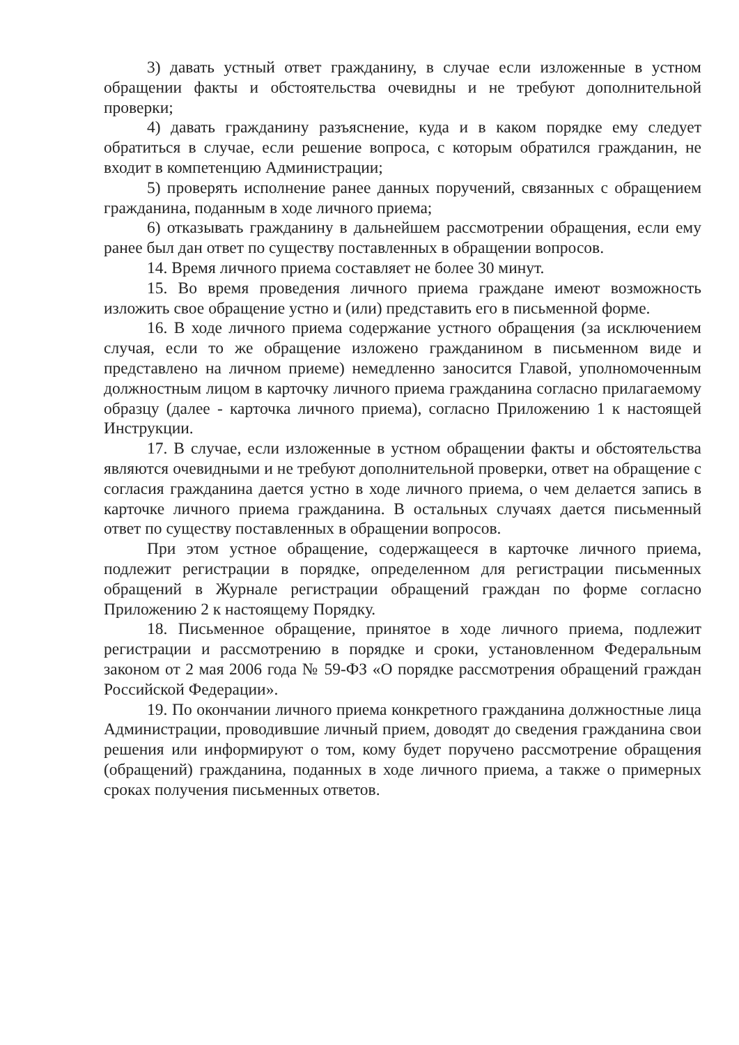3) давать устный ответ гражданину, в случае если изложенные в устном обращении факты и обстоятельства очевидны и не требуют дополнительной проверки;
4) давать гражданину разъяснение, куда и в каком порядке ему следует обратиться в случае, если решение вопроса, с которым обратился гражданин, не входит в компетенцию Администрации;
5) проверять исполнение ранее данных поручений, связанных с обращением гражданина, поданным в ходе личного приема;
6) отказывать гражданину в дальнейшем рассмотрении обращения, если ему ранее был дан ответ по существу поставленных в обращении вопросов.
14. Время личного приема составляет не более 30 минут.
15. Во время проведения личного приема граждане имеют возможность изложить свое обращение устно и (или) представить его в письменной форме.
16. В ходе личного приема содержание устного обращения (за исключением случая, если то же обращение изложено гражданином в письменном виде и представлено на личном приеме) немедленно заносится Главой, уполномоченным должностным лицом в карточку личного приема гражданина согласно прилагаемому образцу (далее - карточка личного приема), согласно Приложению 1 к настоящей Инструкции.
17. В случае, если изложенные в устном обращении факты и обстоятельства являются очевидными и не требуют дополнительной проверки, ответ на обращение с согласия гражданина дается устно в ходе личного приема, о чем делается запись в карточке личного приема гражданина. В остальных случаях дается письменный ответ по существу поставленных в обращении вопросов.
При этом устное обращение, содержащееся в карточке личного приема, подлежит регистрации в порядке, определенном для регистрации письменных обращений в Журнале регистрации обращений граждан по форме согласно Приложению 2 к настоящему Порядку.
18. Письменное обращение, принятое в ходе личного приема, подлежит регистрации и рассмотрению в порядке и сроки, установленном Федеральным законом от 2 мая 2006 года № 59-ФЗ «О порядке рассмотрения обращений граждан Российской Федерации».
19. По окончании личного приема конкретного гражданина должностные лица Администрации, проводившие личный прием, доводят до сведения гражданина свои решения или информируют о том, кому будет поручено рассмотрение обращения (обращений) гражданина, поданных в ходе личного приема, а также о примерных сроках получения письменных ответов.